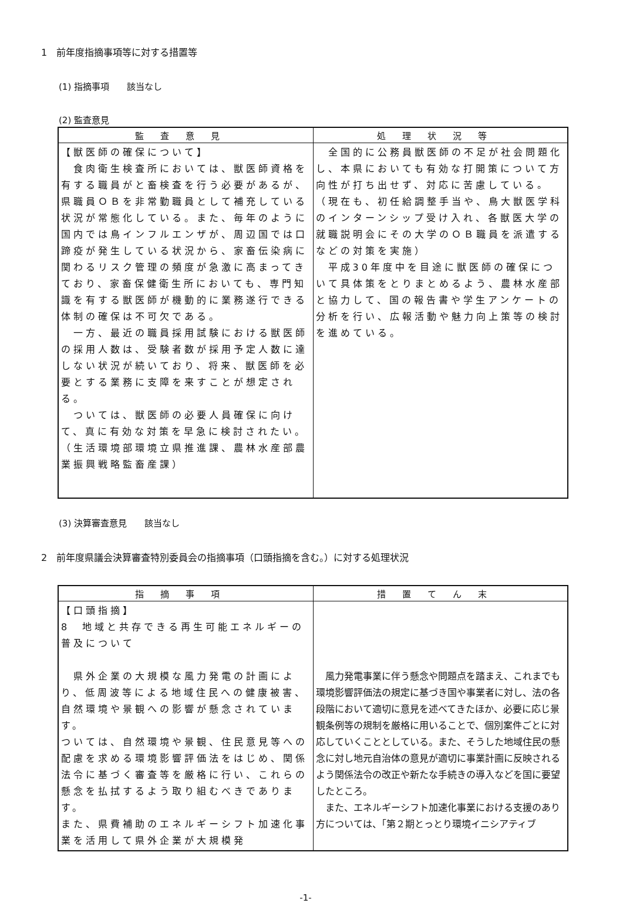1　前年度指摘事項等に対する措置等
(1) 指摘事項　　該当なし
(2) 監査意見
| 監査意見 | 処理状況等 |
| --- | --- |
| 【獣医師の確保について】 食肉衛生検査所においては、獣医師資格を有する職員がと畜検査を行う必要があるが、県職員ＯＢを非常勤職員として補充している状況が常態化している。また、毎年のように国内では鳥インフルエンザが、周辺国では口蹄疫が発生している状況から、家畜伝染病に関わるリスク管理の頻度が急激に高まってきており、家畜保健衛生所においても、専門知識を有する獣医師が機動的に業務遂行できる体制の確保は不可欠である。 一方、最近の職員採用試験における獣医師の採用人数は、受験者数が採用予定人数に達しない状況が続いており、将来、獣医師を必要とする業務に支障を来すことが想定される。 ついては、獣医師の必要人員確保に向けて、真に有効な対策を早急に検討されたい。 （生活環境部環境立県推進課、農林水産部農業振興戦略監畜産課） | 全国的に公務員獣医師の不足が社会問題化し、本県においても有効な打開策について方向性が打ち出せず、対応に苦慮している。（現在も、初任給調整手当や、鳥大獣医学科のインターンシップ受け入れ、各獣医大学の就職説明会にその大学のＯＢ職員を派遣するなどの対策を実施） 平成30年度中を目途に獣医師の確保について具体策をとりまとめるよう、農林水産部と協力して、国の報告書や学生アンケートの分析を行い、広報活動や魅力向上策等の検討を進めている。 |
(3) 決算審査意見　　該当なし
2　前年度県議会決算審査特別委員会の指摘事項（口頭指摘を含む。）に対する処理状況
| 指摘事項 | 措置てん末 |
| --- | --- |
| 【口頭指摘】 8 地域と共存できる再生可能エネルギーの普及について 県外企業の大規模な風力発電の計画により、低周波等による地域住民への健康被害、自然環境や景観への影響が懸念されています。 ついては、自然環境や景観、住民意見等への配慮を求める環境影響評価法をはじめ、関係法令に基づく審査等を厳格に行い、これらの懸念を払拭するよう取り組むべきであります。 また、県費補助のエネルギーシフト加速化事業を活用して県外企業が大規模発 | 風力発電事業に伴う懸念や問題点を踏まえ、これまでも環境影響評価法の規定に基づき国や事業者に対し、法の各段階において適切に意見を述べてきたほか、必要に応じ景観条例等の規制を厳格に用いることで、個別案件ごとに対応していくこととしている。また、そうした地域住民の懸念に対し地元自治体の意見が適切に事業計画に反映されるよう関係法令の改正や新たな手続きの導入などを国に要望したところ。 また、エネルギーシフト加速化事業における支援のあり方については、「第２期とっとり環境イニシアティブ |
-1-